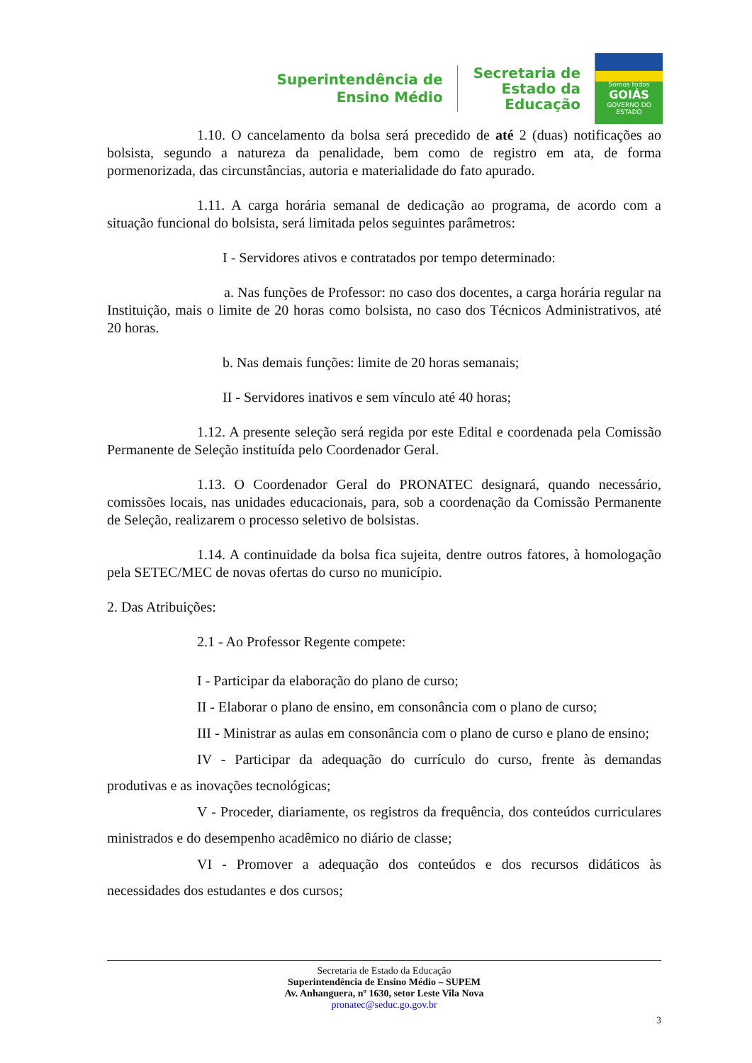Superintendência de
Ensino Médio
Secretaria de
Estado da
Educação
Somos todos
GOIÁS
GOVERNO DO ESTADO
1.10. O cancelamento da bolsa será precedido de até 2 (duas) notificações ao bolsista, segundo a natureza da penalidade, bem como de registro em ata, de forma pormenorizada, das circunstâncias, autoria e materialidade do fato apurado.
1.11. A carga horária semanal de dedicação ao programa, de acordo com a situação funcional do bolsista, será limitada pelos seguintes parâmetros:
I - Servidores ativos e contratados por tempo determinado:
a. Nas funções de Professor: no caso dos docentes, a carga horária regular na Instituição, mais o limite de 20 horas como bolsista, no caso dos Técnicos Administrativos, até 20 horas.
b. Nas demais funções: limite de 20 horas semanais;
II - Servidores inativos e sem vínculo até 40 horas;
1.12. A presente seleção será regida por este Edital e coordenada pela Comissão Permanente de Seleção instituída pelo Coordenador Geral.
1.13. O Coordenador Geral do PRONATEC designará, quando necessário, comissões locais, nas unidades educacionais, para, sob a coordenação da Comissão Permanente de Seleção, realizarem o processo seletivo de bolsistas.
1.14. A continuidade da bolsa fica sujeita, dentre outros fatores, à homologação pela SETEC/MEC de novas ofertas do curso no município.
2. Das Atribuições:
2.1 - Ao Professor Regente compete:
I - Participar da elaboração do plano de curso;
II - Elaborar o plano de ensino, em consonância com o plano de curso;
III - Ministrar as aulas em consonância com o plano de curso e plano de ensino;
IV - Participar da adequação do currículo do curso, frente às demandas produtivas e as inovações tecnológicas;
V - Proceder, diariamente, os registros da frequência, dos conteúdos curriculares ministrados e do desempenho acadêmico no diário de classe;
VI - Promover a adequação dos conteúdos e dos recursos didáticos às necessidades dos estudantes e dos cursos;
Secretaria de Estado da Educação
Superintendência de Ensino Médio – SUPEM
Av. Anhanguera, nº 1630, setor Leste Vila Nova
pronatec@seduc.go.gov.br
3